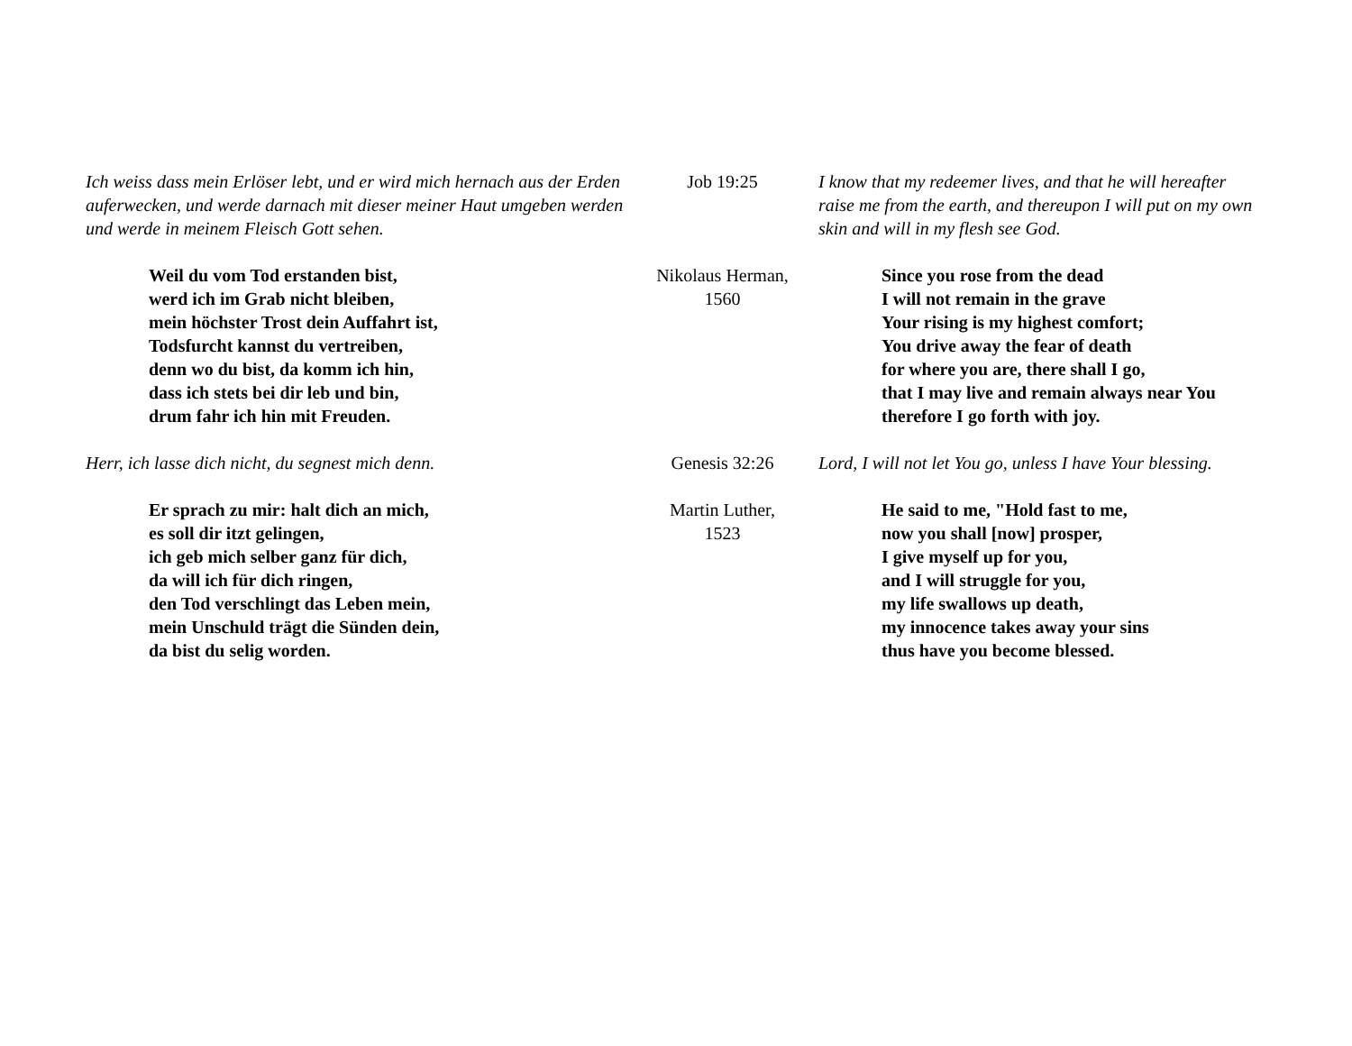| Ich weiss dass mein Erlöser lebt, und er wird mich hernach aus der Erden auferwecken, und werde darnach mit dieser meiner Haut umgeben werden und werde in meinem Fleisch Gott sehen. | Job 19:25 | I know that my redeemer lives, and that he will hereafter raise me from the earth, and thereupon I will put on my own skin and will in my flesh see God. |
| Weil du vom Tod erstanden bist, werd ich im Grab nicht bleiben, mein höchster Trost dein Auffahrt ist, Todsfurcht kannst du vertreiben, denn wo du bist, da komm ich hin, dass ich stets bei dir leb und bin, drum fahr ich hin mit Freuden. | Nikolaus Herman, 1560 | Since you rose from the dead I will not remain in the grave Your rising is my highest comfort; You drive away the fear of death for where you are, there shall I go, that I may live and remain always near You therefore I go forth with joy. |
| Herr, ich lasse dich nicht, du segnest mich denn. | Genesis 32:26 | Lord, I will not let You go, unless I have Your blessing. |
| Er sprach zu mir: halt dich an mich, es soll dir itzt gelingen, ich geb mich selber ganz für dich, da will ich für dich ringen, den Tod verschlingt das Leben mein, mein Unschuld trägt die Sünden dein, da bist du selig worden. | Martin Luther, 1523 | He said to me, "Hold fast to me, now you shall [now] prosper, I give myself up for you, and I will struggle for you, my life swallows up death, my innocence takes away your sins thus have you become blessed. |